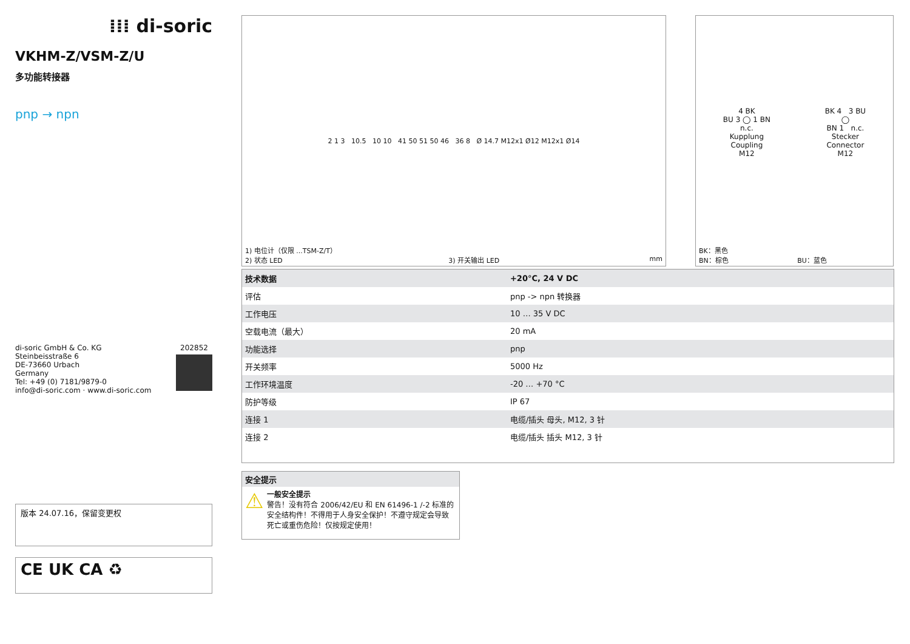⁞⁞⁞ di-soric
VKHM-Z/VSM-Z/U
多功能转接器
pnp → npn
di-soric GmbH & Co. KG
Steinbeisstraße 6
DE-73660 Urbach
Germany
Tel: +49 (0) 7181/9879-0
info@di-soric.com · www.di-soric.com
202852
版本 24.07.16，保留变更权
CE UK CA ♻
2 1 3 10.5 10 10 41 50 51 50 46 36 8 Ø 14.7 M12x1 Ø12 M12x1 Ø14
1) 电位计（仅限 ...TSM-Z/T）
2) 状态 LED 3) 开关输出 LED mm
4 BK
BU 3 ◯ 1 BN
n.c.
Kupplung
Coupling
M12
BK 4 3 BU
◯
BN 1 n.c.
Stecker
Connector
M12
BK：黑色
BN：棕色 BU：蓝色
| 技术数据 | +20°C, 24 V DC |
| --- | --- |
| 评估 | pnp -> npn 转换器 |
| 工作电压 | 10 … 35 V DC |
| 空载电流（最大） | 20 mA |
| 功能选择 | pnp |
| 开关频率 | 5000 Hz |
| 工作环境温度 | -20 … +70 °C |
| 防护等级 | IP 67 |
| 连接 1 | 电缆/插头 母头, M12, 3 针 |
| 连接 2 | 电缆/插头 插头 M12, 3 针 |
安全提示
⚠
一般安全提示
警告！没有符合 2006/42/EU 和 EN 61496-1 /-2 标准的安全结构件！不得用于人身安全保护！不遵守规定会导致死亡或重伤危险！仅按规定使用！